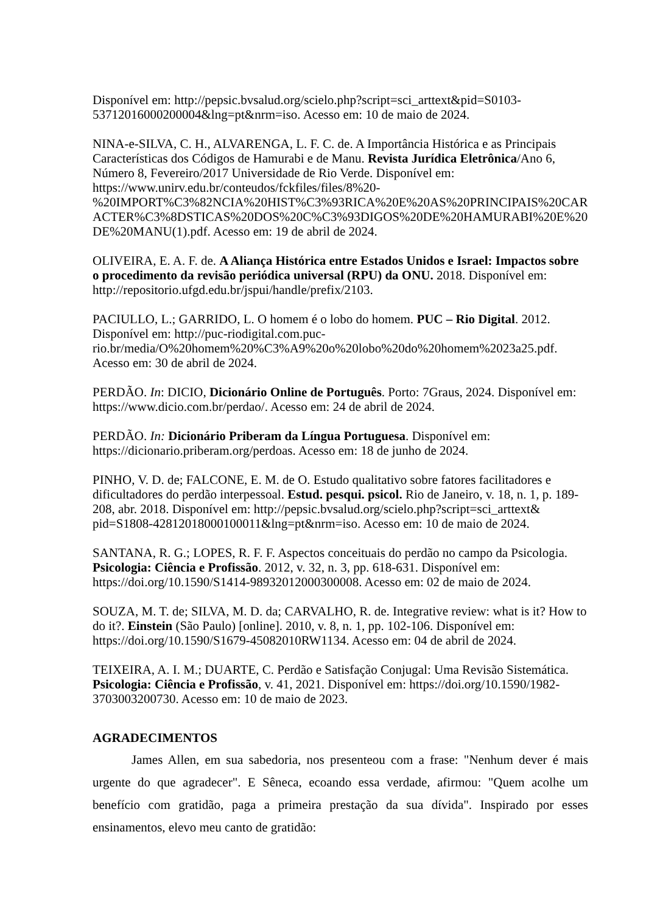Disponível em: http://pepsic.bvsalud.org/scielo.php?script=sci_arttext&pid=S0103-53712016000200004&lng=pt&nrm=iso. Acesso em: 10 de maio de 2024.
NINA-e-SILVA, C. H., ALVARENGA, L. F. C. de. A Importância Histórica e as Principais Características dos Códigos de Hamurabi e de Manu. Revista Jurídica Eletrônica/Ano 6, Número 8, Fevereiro/2017 Universidade de Rio Verde. Disponível em: https://www.unirv.edu.br/conteudos/fckfiles/files/8%20-%20IMPORT%C3%82NCIA%20HIST%C3%93RICA%20E%20AS%20PRINCIPAIS%20CARACTER%C3%8DSTICAS%20DOS%20C%C3%93DIGOS%20DE%20HAMURABI%20E%20DE%20MANU(1).pdf. Acesso em: 19 de abril de 2024.
OLIVEIRA, E. A. F. de. A Aliança Histórica entre Estados Unidos e Israel: Impactos sobre o procedimento da revisão periódica universal (RPU) da ONU. 2018. Disponível em: http://repositorio.ufgd.edu.br/jspui/handle/prefix/2103.
PACIULLO, L.; GARRIDO, L. O homem é o lobo do homem. PUC – Rio Digital. 2012. Disponível em: http://puc-riodigital.com.puc-rio.br/media/O%20homem%20%C3%A9%20o%20lobo%20do%20homem%2023a25.pdf. Acesso em: 30 de abril de 2024.
PERDÃO. In: DICIO, Dicionário Online de Português. Porto: 7Graus, 2024. Disponível em: https://www.dicio.com.br/perdao/. Acesso em: 24 de abril de 2024.
PERDÃO. In: Dicionário Priberam da Língua Portuguesa. Disponível em: https://dicionario.priberam.org/perdoas. Acesso em: 18 de junho de 2024.
PINHO, V. D. de; FALCONE, E. M. de O. Estudo qualitativo sobre fatores facilitadores e dificultadores do perdão interpessoal. Estud. pesqui. psicol. Rio de Janeiro, v. 18, n. 1, p. 189-208, abr. 2018. Disponível em: http://pepsic.bvsalud.org/scielo.php?script=sci_arttext& pid=S1808-42812018000100011&lng=pt&nrm=iso. Acesso em: 10 de maio de 2024.
SANTANA, R. G.; LOPES, R. F. F. Aspectos conceituais do perdão no campo da Psicologia. Psicologia: Ciência e Profissão. 2012, v. 32, n. 3, pp. 618-631. Disponível em: https://doi.org/10.1590/S1414-98932012000300008. Acesso em: 02 de maio de 2024.
SOUZA, M. T. de; SILVA, M. D. da; CARVALHO, R. de. Integrative review: what is it? How to do it?. Einstein (São Paulo) [online]. 2010, v. 8, n. 1, pp. 102-106. Disponível em: https://doi.org/10.1590/S1679-45082010RW1134. Acesso em: 04 de abril de 2024.
TEIXEIRA, A. I. M.; DUARTE, C. Perdão e Satisfação Conjugal: Uma Revisão Sistemática. Psicologia: Ciência e Profissão, v. 41, 2021. Disponível em: https://doi.org/10.1590/1982-3703003200730. Acesso em: 10 de maio de 2023.
AGRADECIMENTOS
James Allen, em sua sabedoria, nos presenteou com a frase: "Nenhum dever é mais urgente do que agradecer". E Sêneca, ecoando essa verdade, afirmou: "Quem acolhe um benefício com gratidão, paga a primeira prestação da sua dívida". Inspirado por esses ensinamentos, elevo meu canto de gratidão: